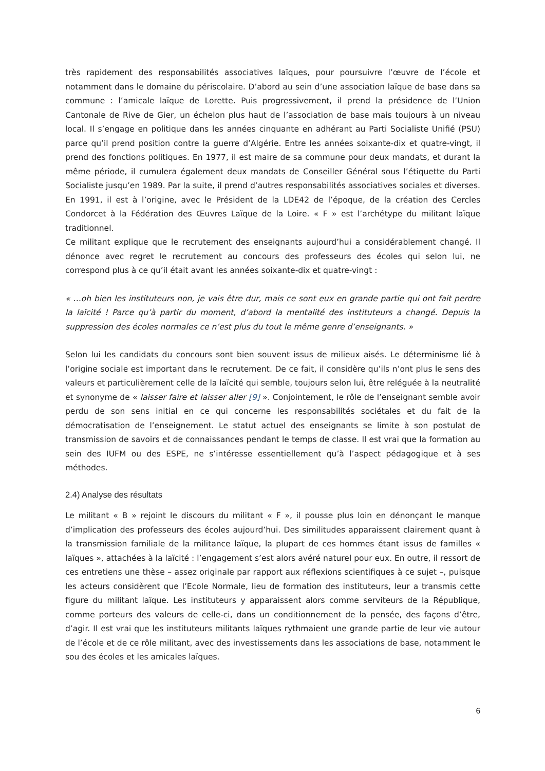très rapidement des responsabilités associatives laïques, pour poursuivre l’œuvre de l’école et notamment dans le domaine du périscolaire. D’abord au sein d’une association laïque de base dans sa commune : l’amicale laïque de Lorette. Puis progressivement, il prend la présidence de l’Union Cantonale de Rive de Gier, un échelon plus haut de l’association de base mais toujours à un niveau local. Il s’engage en politique dans les années cinquante en adhérant au Parti Socialiste Unifié (PSU) parce qu’il prend position contre la guerre d’Algérie. Entre les années soixante-dix et quatre-vingt, il prend des fonctions politiques. En 1977, il est maire de sa commune pour deux mandats, et durant la même période, il cumulera également deux mandats de Conseiller Général sous l’étiquette du Parti Socialiste jusqu’en 1989. Par la suite, il prend d’autres responsabilités associatives sociales et diverses. En 1991, il est à l’origine, avec le Président de la LDE42 de l’époque, de la création des Cercles Condorcet à la Fédération des Œuvres Laïque de la Loire. « F » est l’archétype du militant laïque traditionnel.
Ce militant explique que le recrutement des enseignants aujourd’hui a considérablement changé. Il dénonce avec regret le recrutement au concours des professeurs des écoles qui selon lui, ne correspond plus à ce qu’il était avant les années soixante-dix et quatre-vingt :
« …oh bien les instituteurs non, je vais être dur, mais ce sont eux en grande partie qui ont fait perdre la laïcité ! Parce qu’à partir du moment, d’abord la mentalité des instituteurs a changé. Depuis la suppression des écoles normales ce n’est plus du tout le même genre d’enseignants. »
Selon lui les candidats du concours sont bien souvent issus de milieux aisés. Le déterminisme lié à l’origine sociale est important dans le recrutement. De ce fait, il considère qu’ils n’ont plus le sens des valeurs et particulièrement celle de la laïcité qui semble, toujours selon lui, être reléguée à la neutralité et synonyme de « laisser faire et laisser aller [9] ». Conjointement, le rôle de l’enseignant semble avoir perdu de son sens initial en ce qui concerne les responsabilités sociétales et du fait de la démocratisation de l’enseignement. Le statut actuel des enseignants se limite à son postulat de transmission de savoirs et de connaissances pendant le temps de classe. Il est vrai que la formation au sein des IUFM ou des ESPE, ne s’intéresse essentiellement qu’à l’aspect pédagogique et à ses méthodes.
2.4) Analyse des résultats
Le militant « B » rejoint le discours du militant « F », il pousse plus loin en dénonçant le manque d’implication des professeurs des écoles aujourd’hui. Des similitudes apparaissent clairement quant à la transmission familiale de la militance laïque, la plupart de ces hommes étant issus de familles « laïques », attachées à la laïcité : l’engagement s’est alors avéré naturel pour eux. En outre, il ressort de ces entretiens une thèse – assez originale par rapport aux réflexions scientifiques à ce sujet –, puisque les acteurs considèrent que l’Ecole Normale, lieu de formation des instituteurs, leur a transmis cette figure du militant laïque. Les instituteurs y apparaissent alors comme serviteurs de la République, comme porteurs des valeurs de celle-ci, dans un conditionnement de la pensée, des façons d’être, d’agir. Il est vrai que les instituteurs militants laïques rythmaient une grande partie de leur vie autour de l’école et de ce rôle militant, avec des investissements dans les associations de base, notamment le sou des écoles et les amicales laïques.
6